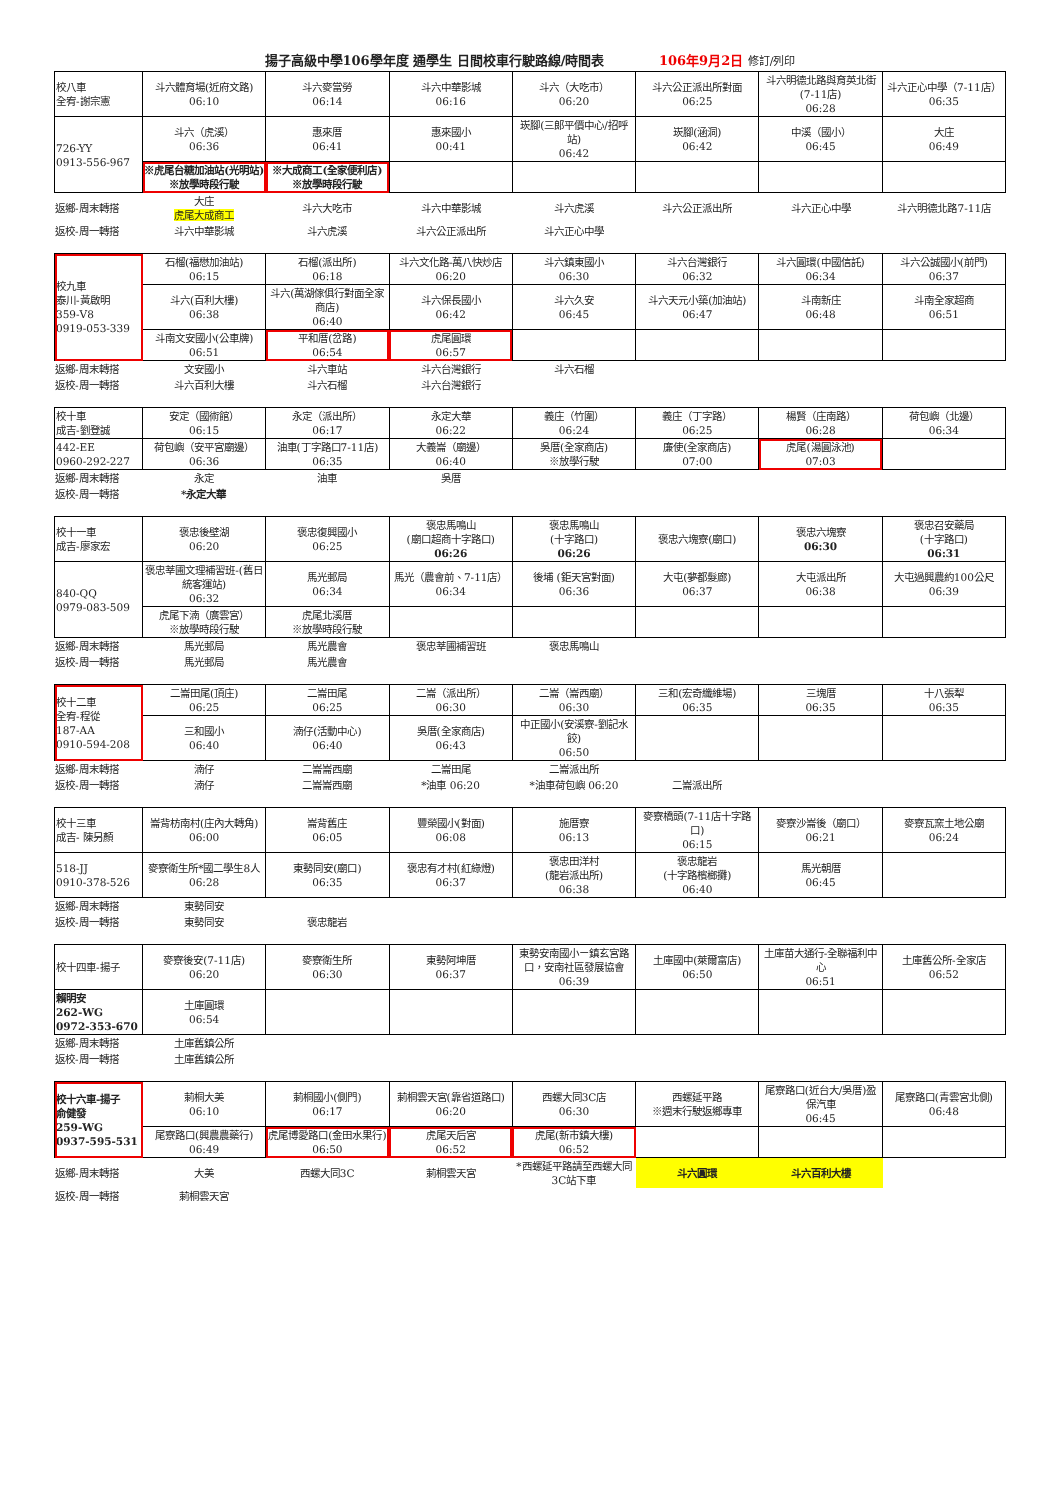揚子高級中學106學年度 通學生 日間校車行駛路線/時間表 106年9月2日 修訂/列印
| 校八車 全宥-謝宗憲 | 斗六體育場(近府文路) 06:10 | 斗六麥當勞 06:14 | 斗六中華影城 06:16 | 斗六（大吃市） 06:20 | 斗六公正派出所對面 06:25 | 斗六明德北路與育英北街(7-11店) 06:28 | 斗六正心中學（7-11店） 06:35 |
| 726-YY 0913-556-967 | 斗六（虎溪） 06:36 | 惠來厝 06:41 | 惠來國小 00:41 | 崁腳(三郎平價中心/招呼站) 06:42 | 崁腳(涵洞) 06:42 | 中溪（國小） 06:45 | 大庄 06:49 |
| | ※虎尾台糖加油站(光明站) ※放學時段行駛 | ※大成商工(全家便利店) ※放學時段行駛 | | | | | |
| 返鄉-周末轉搭 | 大庄 虎尾大成商工 | 斗六大吃市 | 斗六中華影城 | 斗六虎溪 | 斗六公正派出所 | 斗六正心中學 | 斗六明德北路7-11店 |
| 返校-周一轉搭 | 斗六中華影城 | 斗六虎溪 | 斗六公正派出所 | 斗六正心中學 | | | |
| 校九車 泰川-黃啟明 359-V8 0919-053-339 | 石榴(福懋加油站) 06:15 | 石榴(派出所) 06:18 | 斗六文化路-萬八快炒店 06:20 | 斗六鎮東國小 06:30 | 斗六台灣銀行 06:32 | 斗六圓環(中國信託) 06:34 | 斗六公誠國小(前門) 06:37 |
| | 斗六(百利大樓) 06:38 | 斗六(萬湖傢俱行對面全家商店) 06:40 | 斗六保長國小 06:42 | 斗六久安 06:45 | 斗六天元小築(加油站) 06:47 | 斗南新庄 06:48 | 斗南全家超商 06:51 |
| | 斗南文安國小(公車牌) 06:51 | 平和厝(岔路) 06:54 | 虎尾圓環 06:57 | | | | |
| 返鄉-周末轉搭 | 文安國小 | 斗六車站 | 斗六台灣銀行 | 斗六石榴 | | | |
| 返校-周一轉搭 | 斗六百利大樓 | 斗六石榴 | 斗六台灣銀行 | | | | |
| 校十車 成吉-劉登誠 | 安定（國術館） 06:15 | 永定（派出所） 06:17 | 永定大華 06:22 | 義庄（竹圍） 06:24 | 義庄（丁字路） 06:25 | 楊賢（庄南路） 06:28 | 荷包嶼（北邊） 06:34 |
| 442-EE 0960-292-227 | 荷包嶼（安平宮廟邊） 06:36 | 油車(丁字路口7-11店) 06:35 | 大義崙（廟邊） 06:40 | 吳厝(全家商店) ※放學行駛 | 廉使(全家商店) 07:00 | 虎尾(湯圓泳池) 07:03 | |
| 返鄉-周末轉搭 | 永定 | 油車 | 吳厝 | | | | |
| 返校-周一轉搭 | *永定大華 | | | | | | |
| 校十一車 成吉-廖家宏 | 褒忠後壁湖 06:20 | 褒忠復興國小 06:25 | 褒忠馬鳴山 (廟口超商十字路口) 06:26 | 褒忠馬鳴山 (十字路口) 06:26 | 褒忠六塊寮(廟口) | 褒忠六塊寮 06:30 | 褒忠召安藥局 (十字路口) 06:31 |
| 840-QQ 0979-083-509 | 褒忠莘圃文理補習班-(舊日統客運站) 06:32 | 馬光郵局 06:34 | 馬光（農會前、7-11店） 06:34 | 後埔 (鉅天宮對面) 06:36 | 大屯(夢都髮廊) 06:37 | 大屯派出所 06:38 | 大屯過興農約100公尺 06:39 |
| | 虎尾下湳（廣雲宮） ※放學時段行駛 | 虎尾北溪厝 ※放學時段行駛 | | | | | |
| 返鄉-周末轉搭 | 馬光郵局 | 馬光農會 | 褒忠莘圃補習班 | 褒忠馬鳴山 | | | |
| 返校-周一轉搭 | 馬光郵局 | 馬光農會 | | | | | |
| 校十二車 全宥-程從 187-AA 0910-594-208 | 二崙田尾(頂庄) 06:25 | 二崙田尾 06:25 | 二崙（派出所） 06:30 | 二崙（崙西廟） 06:30 | 三和(宏奇纖維場) 06:35 | 三塊厝 06:35 | 十八張犁 06:35 |
| | 三和國小 06:40 | 湳仔(活動中心) 06:40 | 吳厝(全家商店) 06:43 | 中正國小(安溪寮-劉記水餃) 06:50 | | | |
| 返鄉-周末轉搭 | 湳仔 | 二崙崙西廟 | 二崙田尾 | 二崙派出所 | | | |
| 返校-周一轉搭 | 湳仔 | 二崙崙西廟 | *油車 06:20 | *油車荷包嶼 06:20 | 二崙派出所 | | |
| 校十三車 成吉- 陳另顏 | 崙背枋南村(庄內大轉角) 06:00 | 崙背舊庄 06:05 | 豐榮國小(對面) 06:08 | 施厝寮 06:13 | 麥寮橋頭(7-11店十字路口) 06:15 | 麥寮沙崙後（廟口） 06:21 | 麥寮瓦窯土地公廟 06:24 |
| 518-JJ 0910-378-526 | 麥寮衛生所*國二學生8人 06:28 | 東勢同安(廟口) 06:35 | 褒忠有才村(紅綠燈) 06:37 | 褒忠田洋村 (龍岩派出所) 06:38 | 褒忠龍岩 (十字路檳榔攤) 06:40 | 馬光朝厝 06:45 | |
| 返鄉-周末轉搭 | 東勢同安 | | | | | | |
| 返校-周一轉搭 | 東勢同安 | 褒忠龍岩 | | | | | |
| 校十四車-揚子 | 麥寮後安(7-11店) 06:20 | 麥寮衛生所 06:30 | 東勢阿坤厝 06:37 | 東勢安南國小ㄧ鎮玄宮路口，安南社區發展協會 06:39 | 土庫國中(萊爾富店) 06:50 | 土庫苗大通行-全聯福利中心 06:51 | 土庫舊公所-全家店 06:52 |
| 賴明安 262-WG 0972-353-670 | 土庫圓環 06:54 | | | | | | |
| 返鄉-周末轉搭 | 土庫舊鎮公所 | | | | | | |
| 返校-周一轉搭 | 土庫舊鎮公所 | | | | | | |
| 校十六車-揚子 俞健發 259-WG 0937-595-531 | 莿桐大美 06:10 | 莿桐國小(側門) 06:17 | 莿桐雲天宮(靠省道路口) 06:20 | 西螺大同3C店 06:30 | 西螺延平路 ※週末行駛返鄉專車 | 尾寮路口(近台大/吳厝)盈保汽車 06:45 | 尾寮路口(青雲宮北側) 06:48 |
| | 尾寮路口(興農農藥行) 06:49 | 虎尾博愛路口(金田水果行) 06:50 | 虎尾天后宮 06:52 | 虎尾(新市鎮大樓) 06:52 | | | |
| 返鄉-周末轉搭 | 大美 | 西螺大同3C | 莿桐雲天宮 | *西螺延平路請至西螺大同3C站下車 | 斗六圓環 | 斗六百利大樓 | |
| 返校-周一轉搭 | 莿桐雲天宮 | | | | | | |